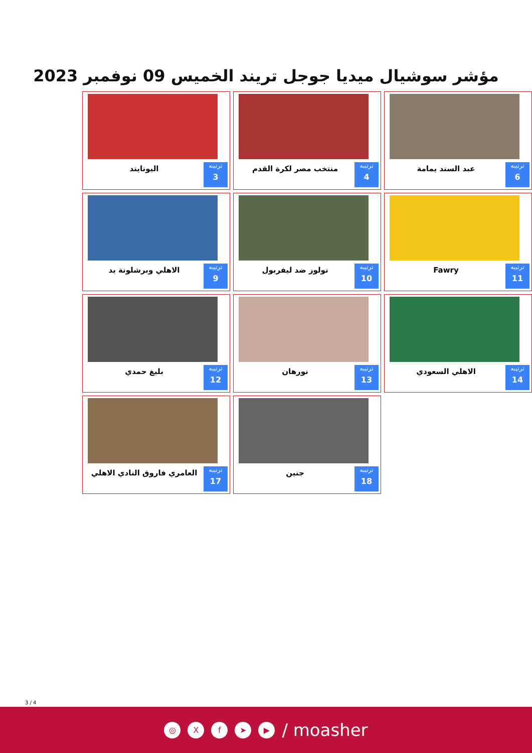مؤشر سوشيال ميديا جوجل تريند الخميس 09 نوفمبر 2023
ترتيبه
6
عبد السند يمامة
ترتيبه
4
منتخب مصر لكرة القدم
ترتيبه
3
اليونايتد
ترتيبه
11
Fawry
ترتيبه
10
تولوز ضد ليفربول
ترتيبه
9
الاهلي وبرشلونة يد
ترتيبه
14
الاهلي السعودي
ترتيبه
13
نورهان
ترتيبه
12
بليغ حمدي
ترتيبه
18
جنين
ترتيبه
17
العامري فاروق النادي الاهلي
3 / 4
◎ Xf ➤ ▶ / moasher